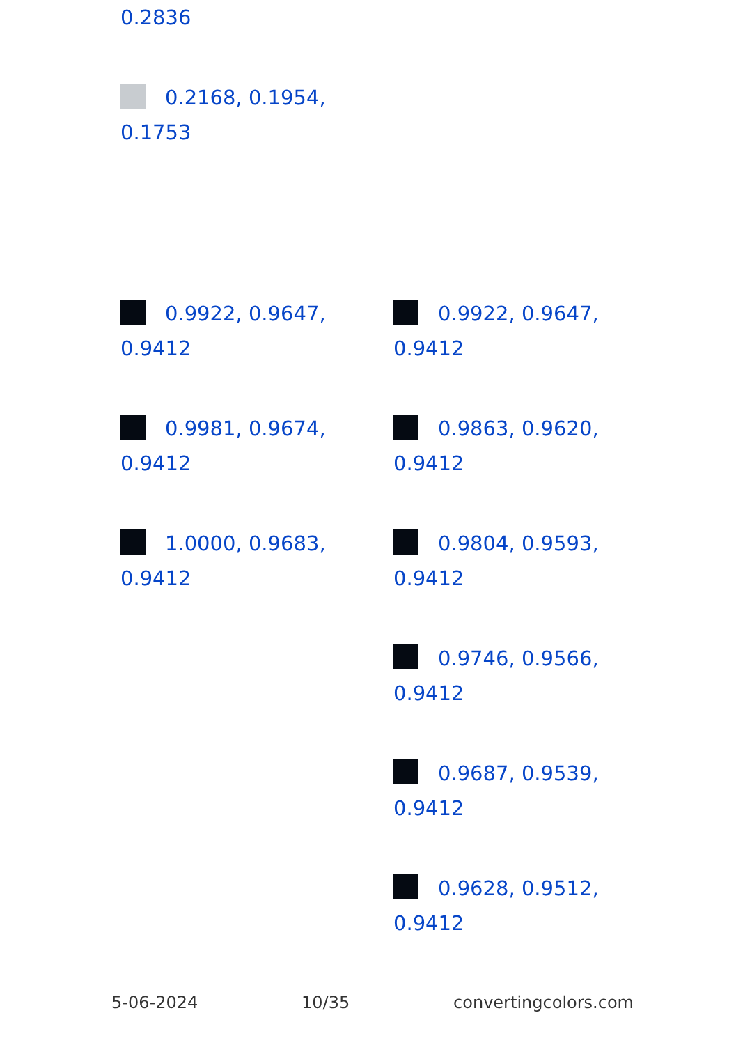0.2836
0.2168, 0.1954, 0.1753
0.9922, 0.9647, 0.9412
0.9981, 0.9674, 0.9412
1.0000, 0.9683, 0.9412
0.9922, 0.9647, 0.9412
0.9863, 0.9620, 0.9412
0.9804, 0.9593, 0.9412
0.9746, 0.9566, 0.9412
0.9687, 0.9539, 0.9412
0.9628, 0.9512, 0.9412
5-06-2024 10/35 convertingcolors.com